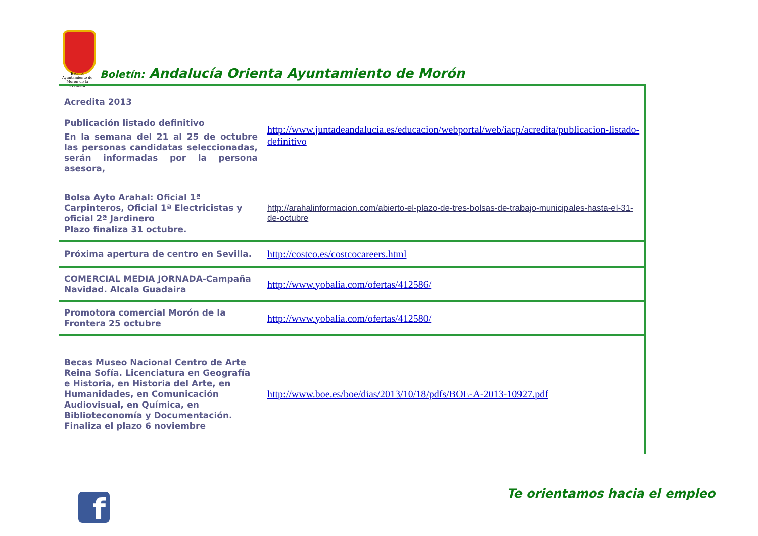Excmo. Ayuntamiento de Morón de la Frontera
Boletín: Andalucía Orienta Ayuntamiento de Morón
| Acredita 2013 Publicación listado definitivo En la semana del 21 al 25 de octubre las personas candidatas seleccionadas, serán informadas por la persona asesora, | http://www.juntadeandalucia.es/educacion/webportal/web/iacp/acredita/publicacion-listado-definitivo |
| Bolsa Ayto Arahal: Oficial 1ª Carpinteros, Oficial 1ª Electricistas y oficial 2ª Jardinero Plazo finaliza 31 octubre. | http://arahalinformacion.com/abierto-el-plazo-de-tres-bolsas-de-trabajo-municipales-hasta-el-31-de-octubre |
| Próxima apertura de centro en Sevilla. | http://costco.es/costcocareers.html |
| COMERCIAL MEDIA JORNADA-Campaña Navidad. Alcala Guadaira | http://www.yobalia.com/ofertas/412586/ |
| Promotora comercial Morón de la Frontera 25 octubre | http://www.yobalia.com/ofertas/412580/ |
| Becas Museo Nacional Centro de Arte Reina Sofía. Licenciatura en Geografía e Historia, en Historia del Arte, en Humanidades, en Comunicación Audiovisual, en Química, en Biblioteconomía y Documentación. Finaliza el plazo 6 noviembre | http://www.boe.es/boe/dias/2013/10/18/pdfs/BOE-A-2013-10927.pdf |
f Te orientamos hacia el empleo